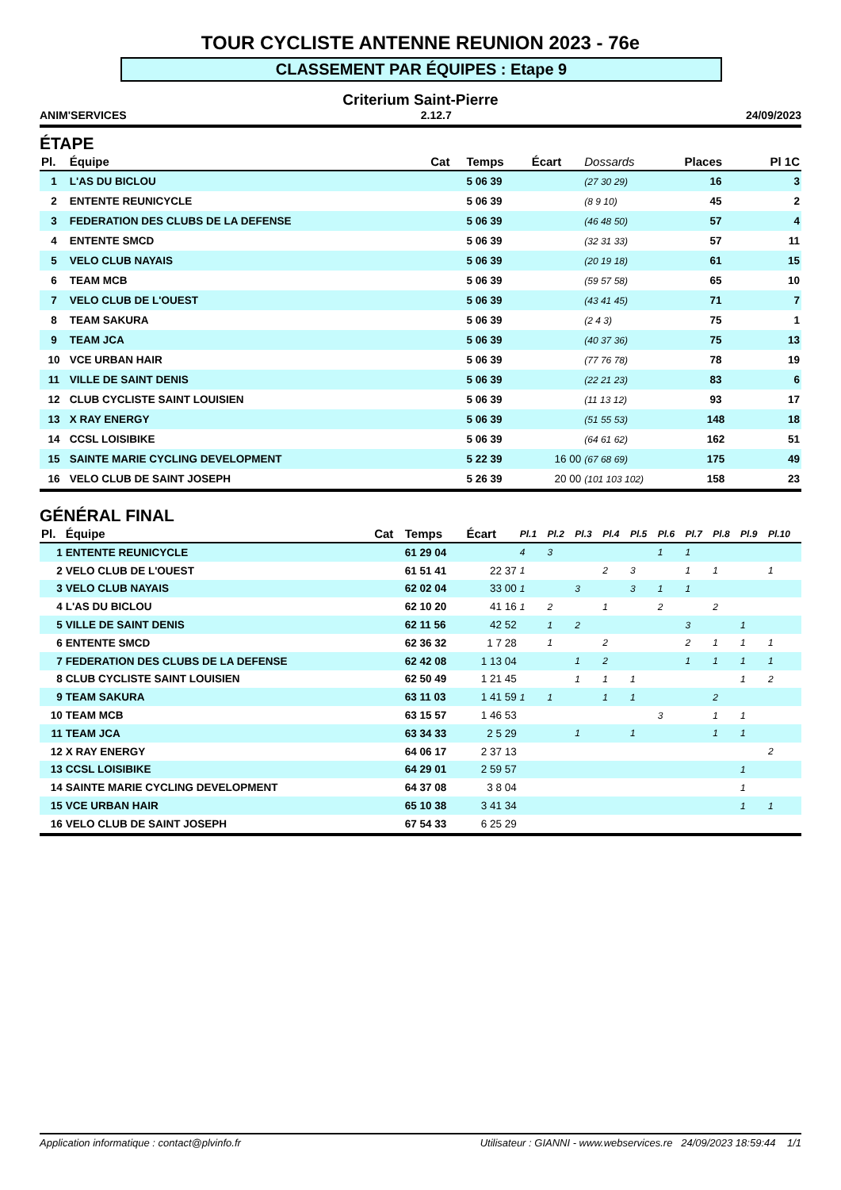TOUR CYCLISTE ANTENNE REUNION 2023 - 76e
CLASSEMENT PAR ÉQUIPES : Etape 9
Criterium Saint-Pierre
ANIM'SERVICES 2.12.7 24/09/2023
ÉTAPE
| Pl. | Équipe | Cat | Temps | Écart | Dossards | Places | Pl 1C |
| --- | --- | --- | --- | --- | --- | --- | --- |
| 1 | L'AS DU BICLOU | | 5 06 39 | | (27 30 29) | 16 | 3 |
| 2 | ENTENTE REUNICYCLE | | 5 06 39 | | (8 9 10) | 45 | 2 |
| 3 | FEDERATION DES CLUBS DE LA DEFENSE | | 5 06 39 | | (46 48 50) | 57 | 4 |
| 4 | ENTENTE SMCD | | 5 06 39 | | (32 31 33) | 57 | 11 |
| 5 | VELO CLUB NAYAIS | | 5 06 39 | | (20 19 18) | 61 | 15 |
| 6 | TEAM MCB | | 5 06 39 | | (59 57 58) | 65 | 10 |
| 7 | VELO CLUB DE L'OUEST | | 5 06 39 | | (43 41 45) | 71 | 7 |
| 8 | TEAM SAKURA | | 5 06 39 | | (2 4 3) | 75 | 1 |
| 9 | TEAM JCA | | 5 06 39 | | (40 37 36) | 75 | 13 |
| 10 | VCE URBAN HAIR | | 5 06 39 | | (77 76 78) | 78 | 19 |
| 11 | VILLE DE SAINT DENIS | | 5 06 39 | | (22 21 23) | 83 | 6 |
| 12 | CLUB CYCLISTE SAINT LOUISIEN | | 5 06 39 | | (11 13 12) | 93 | 17 |
| 13 | X RAY ENERGY | | 5 06 39 | | (51 55 53) | 148 | 18 |
| 14 | CCSL LOISIBIKE | | 5 06 39 | | (64 61 62) | 162 | 51 |
| 15 | SAINTE MARIE CYCLING DEVELOPMENT | | 5 22 39 | 16 00 | (67 68 69) | 175 | 49 |
| 16 | VELO CLUB DE SAINT JOSEPH | | 5 26 39 | 20 00 | (101 103 102) | 158 | 23 |
GÉNÉRAL FINAL
| Pl. | Équipe | Cat | Temps | Écart | Pl.1 | Pl.2 | Pl.3 | Pl.4 | Pl.5 | Pl.6 | Pl.7 | Pl.8 | Pl.9 | Pl.10 |
| --- | --- | --- | --- | --- | --- | --- | --- | --- | --- | --- | --- | --- | --- | --- |
| 1 | ENTENTE REUNICYCLE | | 61 29 04 | | 4 | 3 | | | | 1 | 1 | | | |
| 2 | VELO CLUB DE L'OUEST | | 61 51 41 | 22 37 | 1 | | | 2 | 3 | | 1 | 1 | | 1 |
| 3 | VELO CLUB NAYAIS | | 62 02 04 | 33 00 | 1 | | 3 | | 3 | 1 | 1 | | | |
| 4 | L'AS DU BICLOU | | 62 10 20 | 41 16 | 1 | 2 | | 1 | | 2 | | 2 | | |
| 5 | VILLE DE SAINT DENIS | | 62 11 56 | 42 52 | | 1 | 2 | | | | 3 | | 1 | |
| 6 | ENTENTE SMCD | | 62 36 32 | 1 7 28 | | 1 | | 2 | | | 2 | 1 | 1 | 1 |
| 7 | FEDERATION DES CLUBS DE LA DEFENSE | | 62 42 08 | 1 13 04 | | | 1 | 2 | | | 1 | 1 | 1 | 1 |
| 8 | CLUB CYCLISTE SAINT LOUISIEN | | 62 50 49 | 1 21 45 | | | 1 | 1 | 1 | | | | 1 | 2 |
| 9 | TEAM SAKURA | | 63 11 03 | 1 41 59 | 1 | 1 | | 1 | 1 | | | 2 | | |
| 10 | TEAM MCB | | 63 15 57 | 1 46 53 | | | | | | 3 | | 1 | 1 | |
| 11 | TEAM JCA | | 63 34 33 | 2 5 29 | | | 1 | | 1 | | | 1 | 1 | |
| 12 | X RAY ENERGY | | 64 06 17 | 2 37 13 | | | | | | | | | | 2 |
| 13 | CCSL LOISIBIKE | | 64 29 01 | 2 59 57 | | | | | | | | | 1 | |
| 14 | SAINTE MARIE CYCLING DEVELOPMENT | | 64 37 08 | 3 8 04 | | | | | | | | | 1 | |
| 15 | VCE URBAN HAIR | | 65 10 38 | 3 41 34 | | | | | | | | | 1 | 1 |
| 16 | VELO CLUB DE SAINT JOSEPH | | 67 54 33 | 6 25 29 | | | | | | | | | | |
Application informatique : contact@plvinfo.fr Utilisateur : GIANNI - www.webservices.re 24/09/2023 18:59:44 1/1